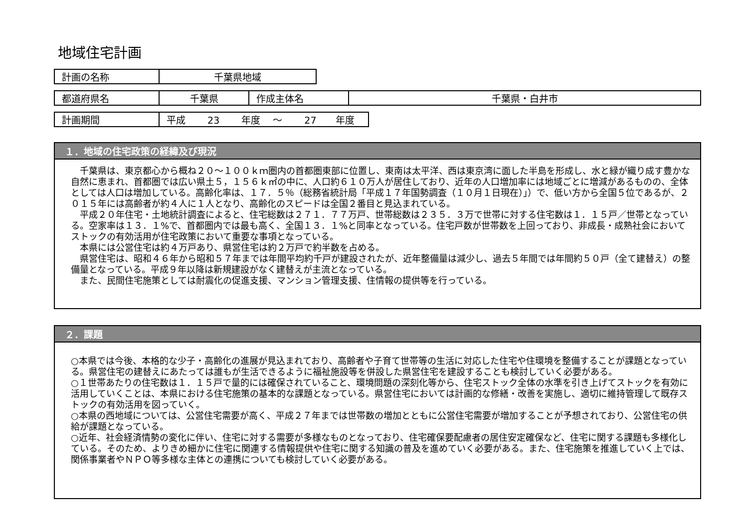地域住宅計画
| 計画の名称 | 千葉県地域 |
| 都道府県名 | 千葉県 | 作成主体名 | 千葉県・白井市 |
| 計画期間 | 平成 23 年度 ～ 27 年度 |
１．地域の住宅政策の経緯及び現況
　千葉県は、東京都心から概ね２０～１００ｋｍ圏内の首都圏東部に位置し、東南は太平洋、西は東京湾に面した半島を形成し、水と緑が織り成す豊かな自然に恵まれ、首都圏では広い県土５，１５６ｋ㎡の中に、人口約６１０万人が居住しており、近年の人口増加率には地域ごとに増減があるものの、全体としては人口は増加している。高齢化率は、１７．５％（総務省統計局「平成１７年国勢調査（１０月１日現在）」）で、低い方から全国５位であるが、２０１５年には高齢者が約４人に１人となり、高齢化のスピードは全国２番目と見込まれている。
　平成２０年住宅・土地統計調査によると、住宅総数は２７１．７７万戸、世帯総数は２３５．３万で世帯に対する住宅数は１．１５戸／世帯となっている。空家率は１３．１%で、首都圏内では最も高く、全国１３．１%と同率となっている。住宅戸数が世帯数を上回っており、非成長・成熟社会においてストックの有効活用が住宅政策において重要な事項となっている。
　本県には公営住宅は約４万戸あり、県営住宅は約２万戸で約半数を占める。
　県営住宅は、昭和４６年から昭和５７年までは年間平均約千戸が建設されたが、近年整備量は減少し、過去５年間では年間約５０戸（全て建替え）の整備量となっている。平成９年以降は新規建設がなく建替えが主流となっている。
　また、民間住宅施策としては耐震化の促進支援、マンション管理支援、住情報の提供等を行っている。
２．課題
○本県では今後、本格的な少子・高齢化の進展が見込まれており、高齢者や子育て世帯等の生活に対応した住宅や住環境を整備することが課題となっている。県営住宅の建替えにあたっては誰もが生活できるように福祉施設等を併設した県営住宅を建設することも検討していく必要がある。
○１世帯あたりの住宅数は１．１５戸で量的には確保されていること、環境問題の深刻化等から、住宅ストック全体の水準を引き上げてストックを有効に活用していくことは、本県における住宅施策の基本的な課題となっている。県営住宅においては計画的な修繕・改善を実施し、適切に維持管理して既存ストックの有効活用を図っていく。
○本県の西地域については、公営住宅需要が高く、平成２７年までは世帯数の増加とともに公営住宅需要が増加することが予想されており、公営住宅の供給が課題となっている。
○近年、社会経済情勢の変化に伴い、住宅に対する需要が多様なものとなっており、住宅確保要配慮者の居住安定確保など、住宅に関する課題も多様化している。そのため、よりきめ細かに住宅に関連する情報提供や住宅に関する知識の普及を進めていく必要がある。また、住宅施策を推進していく上では、関係事業者やＮＰＯ等多様な主体との連携についても検討していく必要がある。